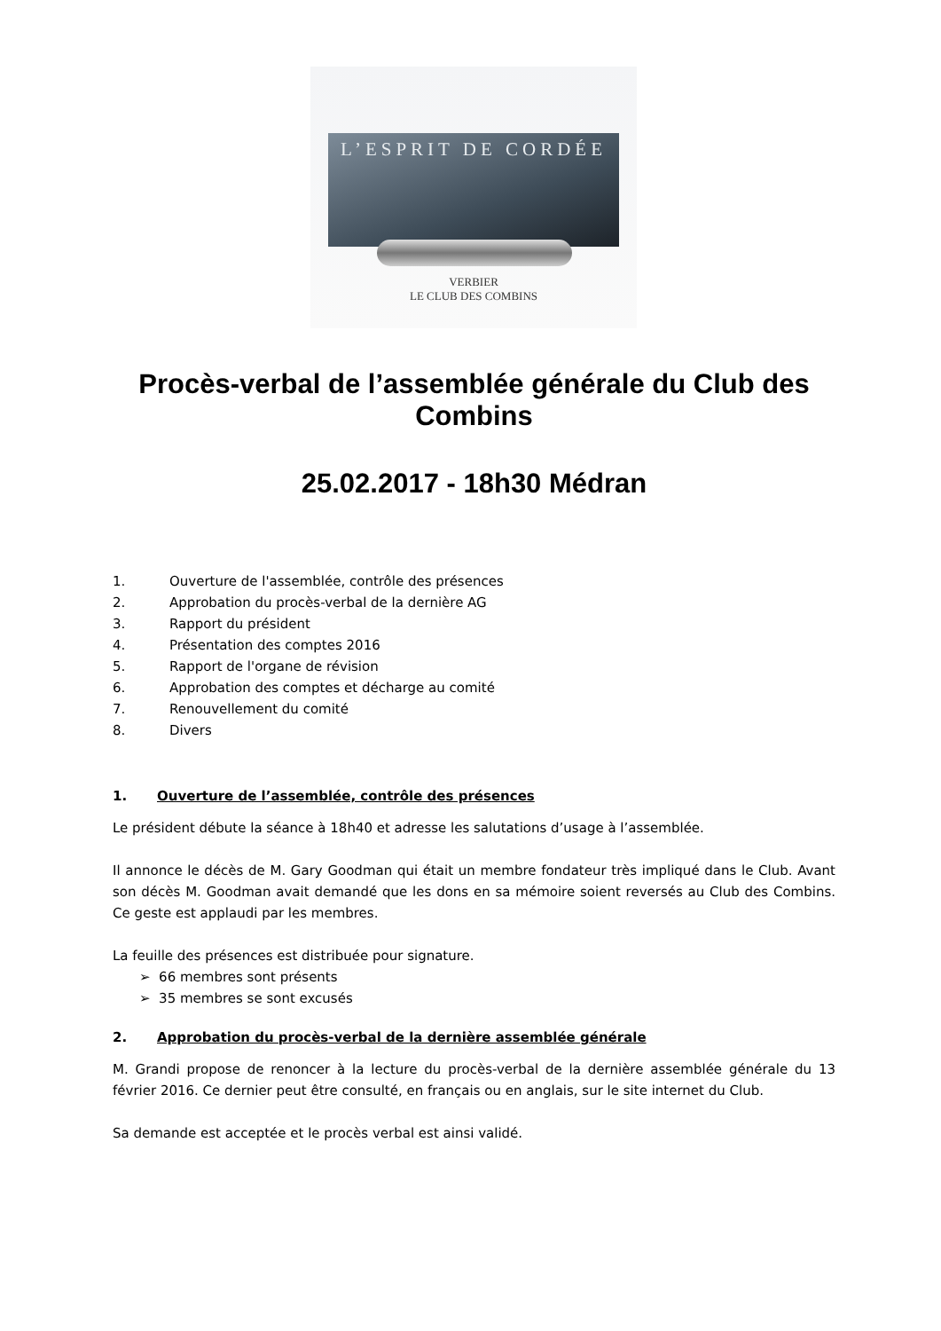L’ESPRIT DE CORDÉE
VERBIER
LE CLUB DES COMBINS
Procès-verbal de l’assemblée générale du Club des Combins
25.02.2017 - 18h30 Médran
1. Ouverture de l'assemblée, contrôle des présences
2. Approbation du procès-verbal de la dernière AG
3. Rapport du président
4. Présentation des comptes 2016
5. Rapport de l'organe de révision
6. Approbation des comptes et décharge au comité
7. Renouvellement du comité
8. Divers
1. Ouverture de l’assemblée, contrôle des présences
Le président débute la séance à 18h40 et adresse les salutations d’usage à l’assemblée.
Il annonce le décès de M. Gary Goodman qui était un membre fondateur très impliqué dans le Club. Avant son décès M. Goodman avait demandé que les dons en sa mémoire soient reversés au Club des Combins. Ce geste est applaudi par les membres.
La feuille des présences est distribuée pour signature.
➢ 66 membres sont présents
➢ 35 membres se sont excusés
2. Approbation du procès-verbal de la dernière assemblée générale
M. Grandi propose de renoncer à la lecture du procès-verbal de la dernière assemblée générale du 13 février 2016. Ce dernier peut être consulté, en français ou en anglais, sur le site internet du Club.
Sa demande est acceptée et le procès verbal est ainsi validé.